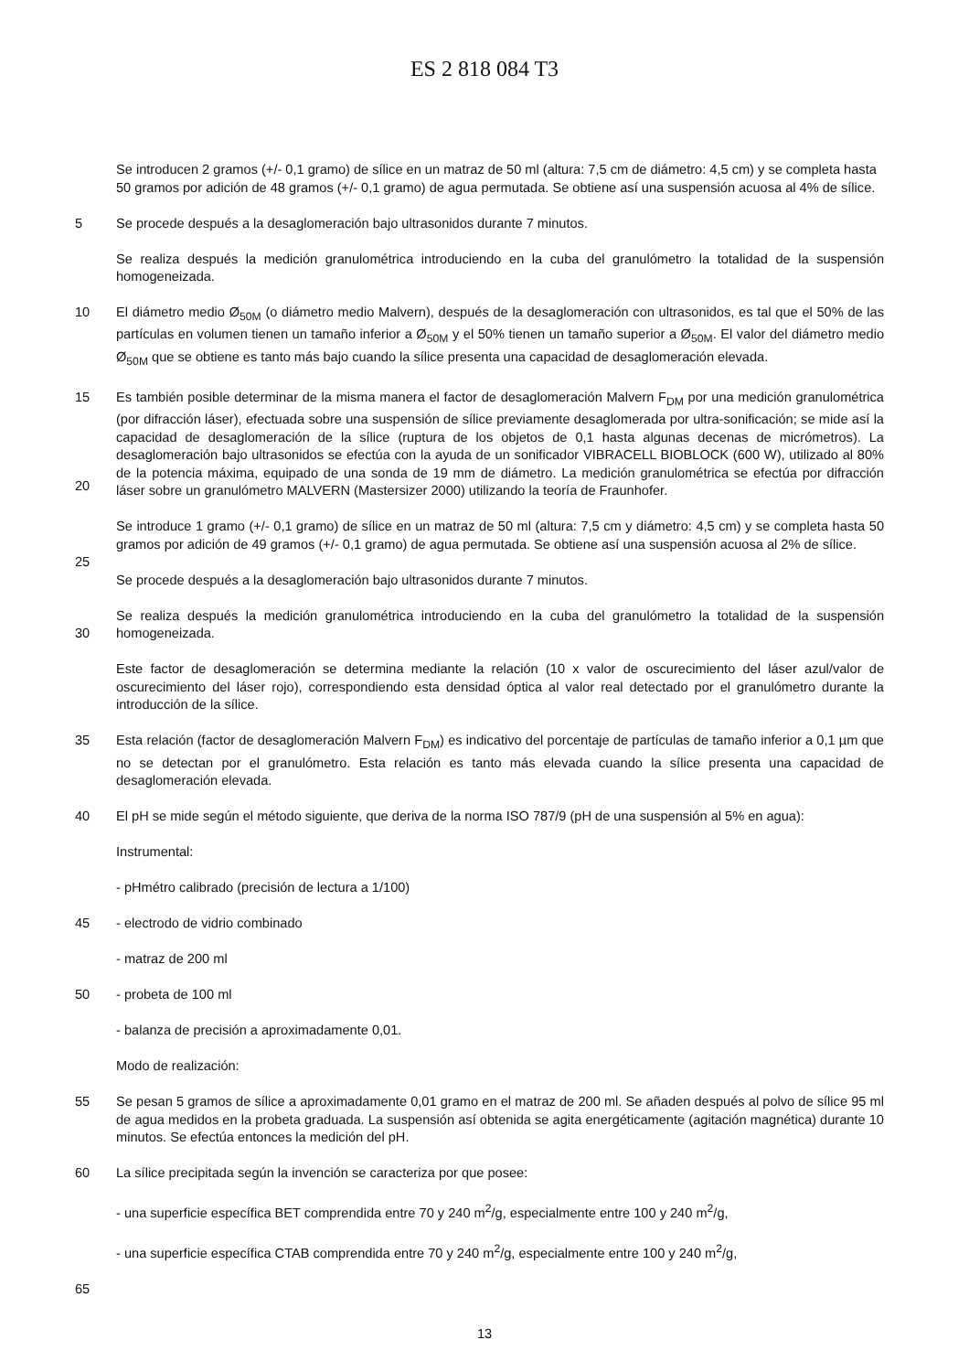ES 2 818 084 T3
Se introducen 2 gramos (+/- 0,1 gramo) de sílice en un matraz de 50 ml (altura: 7,5 cm de diámetro: 4,5 cm) y se completa hasta 50 gramos por adición de 48 gramos (+/- 0,1 gramo) de agua permutada. Se obtiene así una suspensión acuosa al 4% de sílice.
5 Se procede después a la desaglomeración bajo ultrasonidos durante 7 minutos.
Se realiza después la medición granulométrica introduciendo en la cuba del granulómetro la totalidad de la suspensión homogeneizada.
10 El diámetro medio Ø<sub>50M</sub> (o diámetro medio Malvern), después de la desaglomeración con ultrasonidos, es tal que el 50% de las partículas en volumen tienen un tamaño inferior a Ø<sub>50M</sub> y el 50% tienen un tamaño superior a Ø<sub>50M</sub>. El valor del diámetro medio Ø<sub>50M</sub> que se obtiene es tanto más bajo cuando la sílice presenta una capacidad de desaglomeración elevada.
15
20
Es también posible determinar de la misma manera el factor de desaglomeración Malvern F<sub>DM</sub> por una medición granulométrica (por difracción láser), efectuada sobre una suspensión de sílice previamente desaglomerada por ultra-sonificación; se mide así la capacidad de desaglomeración de la sílice (ruptura de los objetos de 0,1 hasta algunas decenas de micrómetros). La desaglomeración bajo ultrasonidos se efectúa con la ayuda de un sonificador VIBRACELL BIOBLOCK (600 W), utilizado al 80% de la potencia máxima, equipado de una sonda de 19 mm de diámetro. La medición granulométrica se efectúa por difracción láser sobre un granulómetro MALVERN (Mastersizer 2000) utilizando la teoría de Fraunhofer.
25 Se introduce 1 gramo (+/- 0,1 gramo) de sílice en un matraz de 50 ml (altura: 7,5 cm y diámetro: 4,5 cm) y se completa hasta 50 gramos por adición de 49 gramos (+/- 0,1 gramo) de agua permutada. Se obtiene así una suspensión acuosa al 2% de sílice.
Se procede después a la desaglomeración bajo ultrasonidos durante 7 minutos.
30 Se realiza después la medición granulométrica introduciendo en la cuba del granulómetro la totalidad de la suspensión homogeneizada.
Este factor de desaglomeración se determina mediante la relación (10 x valor de oscurecimiento del láser azul/valor de oscurecimiento del láser rojo), correspondiendo esta densidad óptica al valor real detectado por el granulómetro durante la introducción de la sílice.
35 Esta relación (factor de desaglomeración Malvern F<sub>DM</sub>) es indicativo del porcentaje de partículas de tamaño inferior a 0,1 µm que no se detectan por el granulómetro. Esta relación es tanto más elevada cuando la sílice presenta una capacidad de desaglomeración elevada.
40 El pH se mide según el método siguiente, que deriva de la norma ISO 787/9 (pH de una suspensión al 5% en agua):
Instrumental:
- pHmétro calibrado (precisión de lectura a 1/100)
45 - electrodo de vidrio combinado
- matraz de 200 ml
50 - probeta de 100 ml
- balanza de precisión a aproximadamente 0,01.
Modo de realización:
55 Se pesan 5 gramos de sílice a aproximadamente 0,01 gramo en el matraz de 200 ml. Se añaden después al polvo de sílice 95 ml de agua medidos en la probeta graduada. La suspensión así obtenida se agita energéticamente (agitación magnética) durante 10 minutos. Se efectúa entonces la medición del pH.
60 La sílice precipitada según la invención se caracteriza por que posee:
- una superficie específica BET comprendida entre 70 y 240 m<sup>2</sup>/g, especialmente entre 100 y 240 m<sup>2</sup>/g,
- una superficie específica CTAB comprendida entre 70 y 240 m<sup>2</sup>/g, especialmente entre 100 y 240 m<sup>2</sup>/g,
65
13